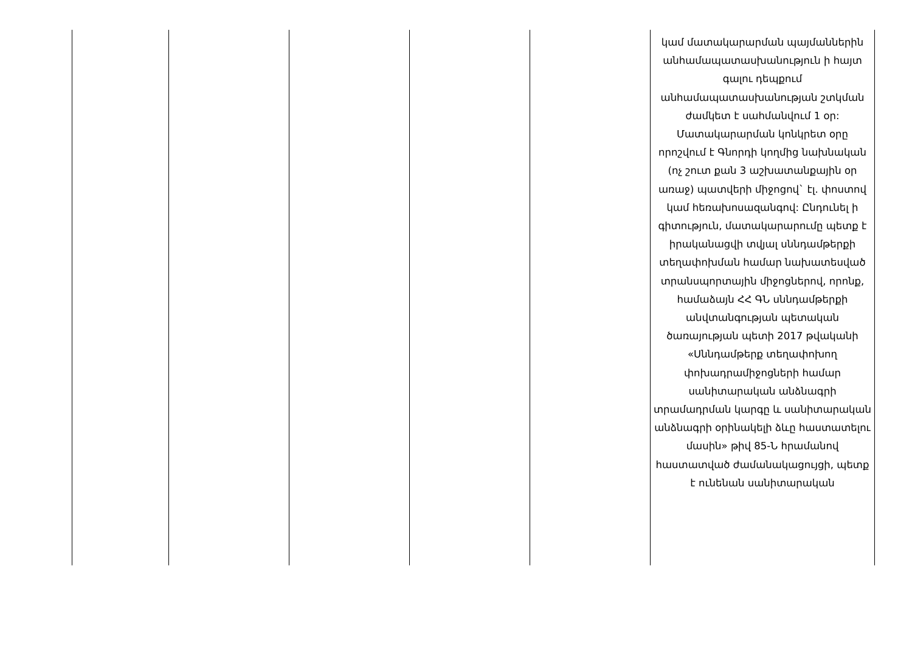| | | | | | կամ մատակարարման պայմաններին անհամապատասխանություն ի հայտ գալու դեպքում անհամապատասխանության շտկման ժամկետ է սահմանվում 1 օր: Մատակարարման կոնկրետ օրը որոշվում է Գնորդի կողմից նախնական (ոչ շուտ քան 3 աշխատանքային օր առաջ) պատվերի միջոցով` էլ. փոստով կամ հեռախոսազանգով: Ընդունել ի գիտություն, մատակարարումը պետք է իրականացվի տվյալ սննդամթերքի տեղափոխման համար նախատեսված տրանսպորտային միջոցներով, որոնք, համաձայն ՀՀ ԳՆ սննդամթերքի անվտանգության պետական ծառայության պետի 2017 թվականի «Սննդամթերք տեղափոխող փոխադրամիջոցների համար սանիտարական անձնագրի տրամադրման կարգը և սանիտարական անձնագրի օրինակելի ձևը հաստատելու մասին» թիվ 85-Ն հրամանով հաստատված ժամանակացույցի, պետք է ունենան սանիտարական |